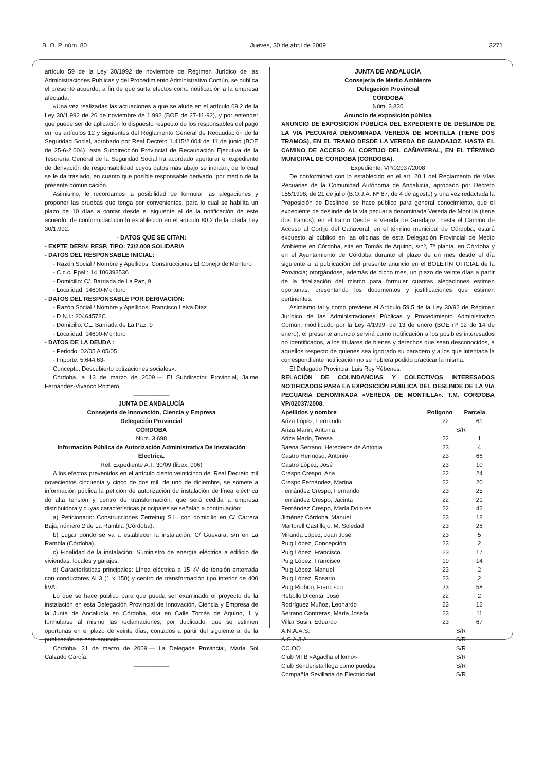B. O. P. núm. 80 Jueves, 30 de abril de 2009 3271
artículo 59 de la Ley 30/1992 de noviembre de Régimen Jurídico de las Administraciones Publicas y del Procedimiento Administrativo Común, se publica el presente acuerdo, a fin de que surta efectos como notificación a la empresa afectada.
«Una vez realizadas las actuaciones a que se alude en el artículo 69,2 de la Ley 30/1.992 de 26 de noviembre de 1.992 (BOE de 27-11-92), y por entender que puede ser de aplicación lo dispuesto respecto de los responsables del pago en los artículos 12 y siguientes del Reglamento General de Recaudación de la Seguridad Social, aprobado por Real Decreto 1.415/2.004 de 11 de junio (BOE de 25-6-2.004), esta Subdirección Provincial de Recaudación Ejecutiva de la Tesorería General de la Seguridad Social ha acordado aperturar el expediente de derivación de responsabilidad cuyos datos más abajo se indican, de lo cual se le da traslado, en cuanto que posible responsable derivado, por medio de la presente comunicación.
Asimismo, le recordamos la posibilidad de formular las alegaciones y proponer las pruebas que tenga por convenientes, para lo cual se habilita un plazo de 10 días a contar desde el siguiente al de la notificación de este acuerdo, de conformidad con lo establecido en el artículo 80,2 de la citada Ley 30/1.992.
- DATOS QUE SE CITAN:
- EXPTE DERIV. RESP. TIPO: 73/2.008 SOLIDARIA
- DATOS DEL RESPONSABLE INICIAL:
- Razón Social / Nombre y Apellidos: Construcciones El Conejo de Montoro
- C.c.c. Ppal.: 14 106393536
- Domicilio: C/. Barriada de La Paz, 9
- Localidad: 14600-Montoro
- DATOS DEL RESPONSABLE POR DERIVACIÓN:
- Razón Social / Nombre y Apellidos: Francisco Leiva Diaz
- D.N.I.: 30464578C
- Domicilio: CL. Barriada de La Paz, 9
- Localidad: 14600-Montoro
- DATOS DE LA DEUDA :
- Periodo: 02/05 A 05/05
- Importe: 5.644,63-
Concepto: Descubierto cotizaciones sociales».
Córdoba, a 13 de marzo de 2009.— El Subdirector Provincial, Jaime Fernández-Vivanco Romero.
——————
JUNTA DE ANDALUCÍA
Consejería de Innovación, Ciencia y Empresa
Delegación Provincial
CÓRDOBA
Núm. 3.698
Información Pública de Autorización Administrativa De Instalación Electrica.
Ref. Expediente A.T. 30/09 (libex: 906)
A los efectos prevenidos en el artículo ciento veinticinco del Real Decreto mil novecientos cincuenta y cinco de dos mil, de uno de diciembre, se somete a información pública la petición de autorización de instalación de línea eléctrica de alta tensión y centro de transformación, que será cedida a empresa distribuidora y cuyas características principales se señalan a continuación:
a) Peticionario: Construcciones Zerreitug S.L. con domicilio en C/ Carrera Baja, número 2 de La Rambla (Córdoba).
b) Lugar donde se va a establecer la instalación: C/ Guevara, s/n en La Rambla (Córdoba).
c) Finalidad de la instalación: Suministro de energía eléctrica a edificio de viviendas, locales y garajes.
d) Características principales: Línea eléctrica a 15 kV de tensión enterrada con conductores Al 3 (1 x 150) y centro de transformación tipo interior de 400 kVA.
Lo que se hace público para que pueda ser examinado el proyecto de la instalación en esta Delegación Provincial de Innovación, Ciencia y Empresa de la Junta de Andalucía en Córdoba, sita en Calle Tomás de Aquino, 1 y formularse al mismo las reclamaciones, por duplicado, que se estimen oportunas en el plazo de veinte días, contados a partir del siguiente al de la publicación de este anuncio.
Córdoba, 31 de marzo de 2009.— La Delegada Provincial, María Sol Calzado García.
——————
JUNTA DE ANDALUCÍA
Consejería de Medio Ambiente
Delegación Provincial
CÓRDOBA
Núm. 3.830
Anuncio de exposición pública
ANUNCIO DE EXPOSICIÓN PÚBLICA DEL EXPEDIENTE DE DESLINDE DE LA VÍA PECUARIA DENOMINADA VEREDA DE MONTILLA (TIENE DOS TRAMOS), EN EL TRAMO DESDE LA VEREDA DE GUADAJOZ, HASTA EL CAMINO DE ACCESO AL CORTIJO DEL CAÑAVERAL, EN EL TÉRMINO MUNICIPAL DE CÓRDOBA (CÓRDOBA).
Expediente: VP/02037/2008
De conformidad con lo establecido en el art. 20.1 del Reglamento de Vías Pecuarias de la Comunidad Autónoma de Andalucía, aprobado por Decreto 155/1998, de 21 de julio (B.O.J.A. Nº 87, de 4 de agosto) y una vez redactada la Proposición de Deslinde, se hace público para general conocimiento, que el expediente de deslinde de la vía pecuaria denominada Vereda de Montilla (tiene dos tramos), en el tramo Desde la Vereda de Guadajoz, hasta el Camino de Acceso al Cortijo del Cañaveral, en el término municipal de Córdoba, estará expuesto al público en las oficinas de esta Delegación Provincial de Medio Ambiente en Córdoba, sita en Tomás de Aquino, s/nº, 7ª planta, en Córdoba y en el Ayuntamiento de Córdoba durante el plazo de un mes desde el día siguiente a la publicación del presente anuncio en el BOLETÍN OFICIAL de la Provincia; otorgándose, además de dicho mes, un plazo de veinte días a partir de la finalización del mismo para formular cuantas alegaciones estimen oportunas, presentando los documentos y justificaciones que estimen pertinentes.
Asimismo tal y como previene el Artículo 59.5 de la Ley 30/92 de Régimen Jurídico de las Administraciones Públicas y Procedimiento Administrativo Común, modificado por la Ley 4/1999, de 13 de enero (BOE nº 12 de 14 de enero), el presente anuncio servirá como notificación a los posibles interesados no identificados, a los titulares de bienes y derechos que sean desconocidos, a aquellos respecto de quienes sea ignorado su paradero y a los que intentada la correspondiente notificación no se hubiera podido practicar la misma.
El Delegado Provincia, Luis Rey Yébenes.
RELACIÓN DE COLINDANCIAS Y COLECTIVOS INTERESADOS NOTIFICADOS PARA LA EXPOSICIÓN PÚBLICA DEL DESLINDE DE LA VÍA PECUARIA DENOMINADA «VEREDA DE MONTILLA». T.M. CÓRDOBA VP/02037/2008.
| Apellidos y nombre | Polígono | Parcela |
| --- | --- | --- |
| Ariza López, Fernando | 22 | 61 |
| Ariza Marín, Antonia | S/R | |
| Ariza Marín, Teresa | 22 | 1 |
| Baena Serrano, Herederos de Antonia | 23 | 4 |
| Castro Hermoso, Antonio | 23 | 66 |
| Castro López, José | 23 | 10 |
| Crespo Crespo, Ana | 22 | 24 |
| Crespo Fernández, Marina | 22 | 20 |
| Fernández Crespo, Fernando | 23 | 25 |
| Fernández Crespo, Jacinta | 22 | 21 |
| Fernández Crespo, María Dolores | 22 | 42 |
| Jiménez Córdoba, Manuel | 23 | 18 |
| Martorell Castillejo, M. Soledad | 23 | 26 |
| Miranda López, Juan José | 23 | 5 |
| Puig López, Concepción | 23 | 2 |
| Puig López, Francisco | 23 | 17 |
| Puig López, Francisco | 19 | 14 |
| Puig López, Manuel | 23 | 2 |
| Puig López, Rosario | 23 | 2 |
| Puig Rioboo, Francisco | 23 | 58 |
| Rebollo Dicenta, José | 22 | 2 |
| Rodríguez Muñoz, Leonardo | 23 | 12 |
| Serrano Contreras, María Josefa | 23 | 11 |
| Villar Susin, Eduardo | 23 | 67 |
| A.N.A.A.S. | S/R | |
| A.S.A.J.A | S/R | |
| CC.OO | S/R | |
| Club MTB «Agacha el lomo» | S/R | |
| Club Senderista llega como puedas | S/R | |
| Compañía Sevillana de Electricidad | S/R | |